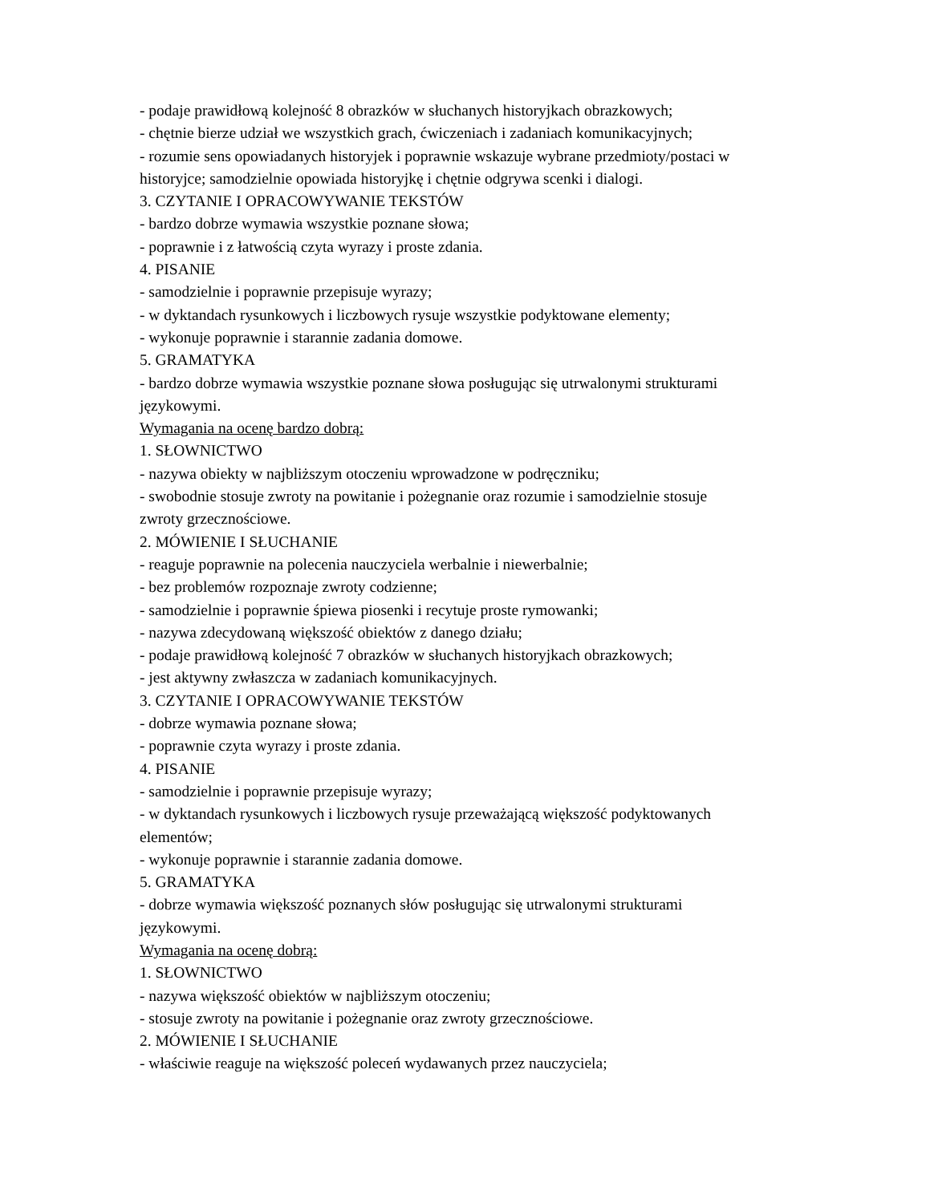- podaje prawidłową kolejność 8 obrazków w słuchanych historyjkach obrazkowych;
- chętnie bierze udział we wszystkich grach, ćwiczeniach i zadaniach komunikacyjnych;
- rozumie sens opowiadanych historyjek i poprawnie wskazuje wybrane przedmioty/postaci w historyjce; samodzielnie opowiada historyjkę i chętnie odgrywa scenki i dialogi.
3. CZYTANIE I OPRACOWYWANIE TEKSTÓW
- bardzo dobrze wymawia wszystkie poznane słowa;
- poprawnie i z łatwością czyta wyrazy i proste zdania.
4. PISANIE
- samodzielnie i poprawnie przepisuje wyrazy;
- w dyktandach rysunkowych i liczbowych rysuje wszystkie podyktowane elementy;
- wykonuje poprawnie i starannie zadania domowe.
5. GRAMATYKA
- bardzo dobrze wymawia wszystkie poznane słowa posługując się utrwalonymi strukturami językowymi.
Wymagania na ocenę bardzo dobrą:
1. SŁOWNICTWO
- nazywa obiekty w najbliższym otoczeniu wprowadzone w podręczniku;
- swobodnie stosuje zwroty na powitanie i pożegnanie oraz rozumie i samodzielnie stosuje zwroty grzecznościowe.
2. MÓWIENIE I SŁUCHANIE
- reaguje poprawnie na polecenia nauczyciela werbalnie i niewerbalnie;
- bez problemów rozpoznaje zwroty codzienne;
- samodzielnie i poprawnie śpiewa piosenki i recytuje proste rymowanki;
- nazywa zdecydowaną większość obiektów z danego działu;
- podaje prawidłową kolejność 7 obrazków w słuchanych historyjkach obrazkowych;
- jest aktywny zwłaszcza w zadaniach komunikacyjnych.
3. CZYTANIE I OPRACOWYWANIE TEKSTÓW
- dobrze wymawia poznane słowa;
- poprawnie czyta wyrazy i proste zdania.
4. PISANIE
- samodzielnie i poprawnie przepisuje wyrazy;
- w dyktandach rysunkowych i liczbowych rysuje przeważającą większość podyktowanych elementów;
- wykonuje poprawnie i starannie zadania domowe.
5. GRAMATYKA
- dobrze wymawia większość poznanych słów posługując się utrwalonymi strukturami językowymi.
Wymagania na ocenę dobrą:
1. SŁOWNICTWO
- nazywa większość obiektów w najbliższym otoczeniu;
- stosuje zwroty na powitanie i pożegnanie oraz zwroty grzecznościowe.
2. MÓWIENIE I SŁUCHANIE
- właściwie reaguje na większość poleceń wydawanych przez nauczyciela;